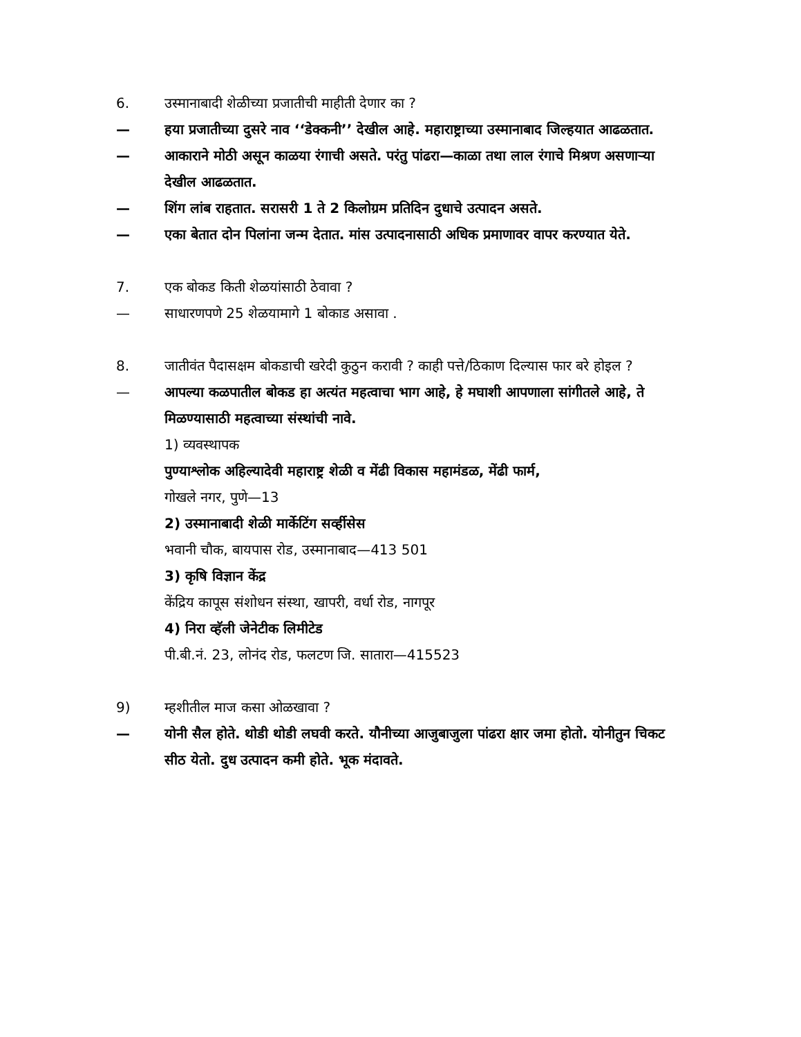6. उस्मानाबादी शेळीच्या प्रजातीची माहीती देणार का ?
— हया प्रजातीच्या दुसरे नाव ‘‘डेक्कनी’’ देखील आहे. महाराष्ट्राच्या उस्मानाबाद जिल्हयात आढळतात.
— आकाराने मोठी असून काळया रंगाची असते. परंतु पांढरा—काळा तथा लाल रंगाचे मिश्रण असणाऱ्या देखील आढळतात.
— शिंग लांब राहतात. सरासरी 1 ते 2 किलोग्रम प्रतिदिन दुधाचे उत्पादन असते.
— एका बेतात दोन पिलांना जन्म देतात. मांस उत्पादनासाठी अधिक प्रमाणावर वापर करण्यात येते.
7. एक बोकड किती शेळयांसाठी ठेवावा ?
— साधारणपणे 25 शेळयामागे 1 बोकाड असावा .
8. जातीवंत पैदासक्षम बोकडाची खरेदी कुठुन करावी ? काही पत्ते/ठिकाण दिल्यास फार बरे होइल ?
— आपल्या कळपातील बोकड हा अत्यंत महत्वाचा भाग आहे, हे मघाशी आपणाला सांगीतले आहे, ते मिळण्यासाठी महत्वाच्या संस्थांची नावे.
1) व्यवस्थापक
पुण्याश्लोक अहिल्यादेवी महाराष्ट्र शेळी व मेंढी विकास महामंडळ, मेंढी फार्म,
गोखले नगर, पुणे—13
2) उस्मानाबादी शेळी मार्केटिंग सर्व्हीसेस
भवानी चौक, बायपास रोड, उस्मानाबाद—413 501
3) कृषि विज्ञान केंद्र
केंद्रिय कापूस संशोधन संस्था, खापरी, वर्धा रोड, नागपूर
4) निरा व्हॅली जेनेटीक लिमीटेड
पी.बी.नं. 23, लोनंद रोड, फलटण जि. सातारा—415523
9) म्हशीतील माज कसा ओळखावा ?
— योनी सैल होते. थोडी थोडी लघवी करते. यौनीच्या आजुबाजुला पांढरा क्षार जमा होतो. योनीतुन चिकट सीठ येतो. दुध उत्पादन कमी होते. भूक मंदावते.